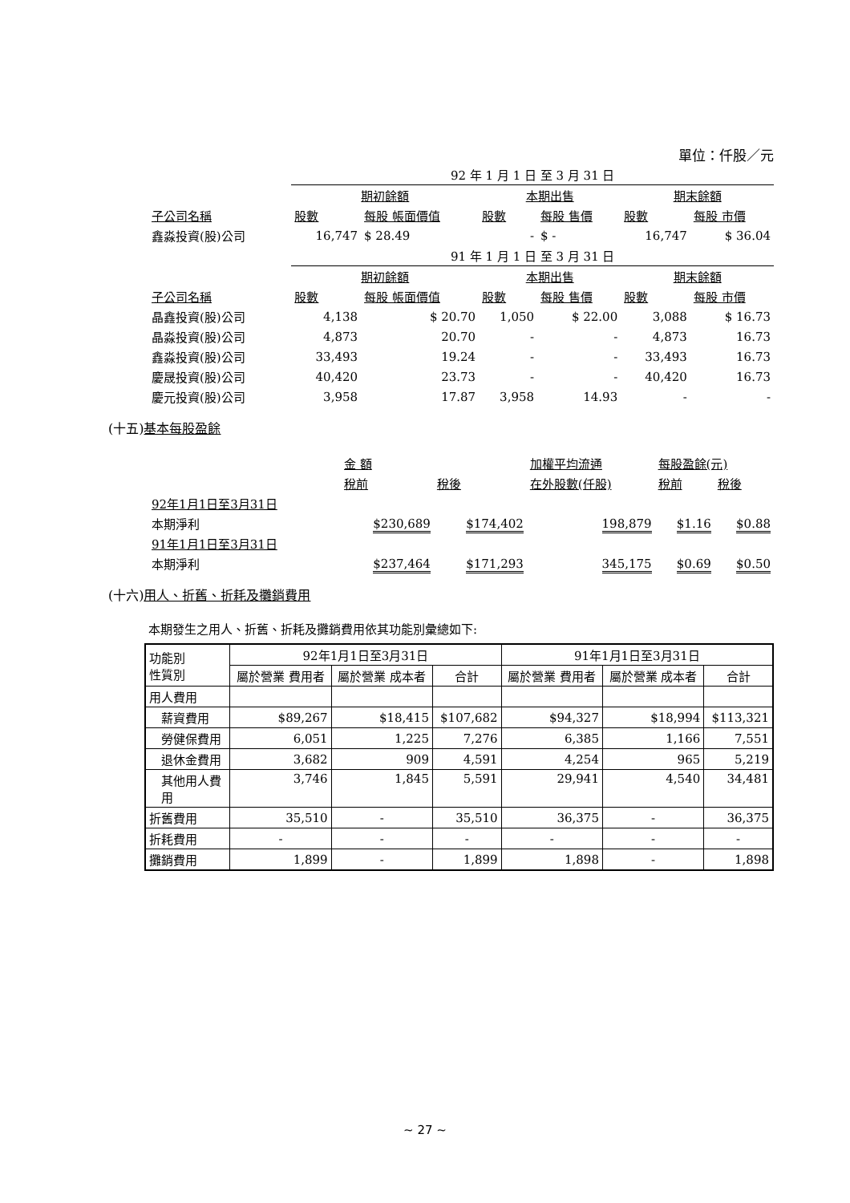單位：仟股／元
| | 92 年 1 月 1 日 至 3 月 31 日 | | | | | |
| | 期初餘額 | | 本期出售 | | 期末餘額 | |
| 子公司名稱 | 股數 | 每股 帳面價值 | 股數 | 每股 售價 | 股數 | 每股 市價 |
| 鑫淼投資(股)公司 | 16,747 | $ 28.49 | - | $ - | 16,747 | $ 36.04 |
| | 91 年 1 月 1 日 至 3 月 31 日 | | | | | |
| | 期初餘額 | | 本期出售 | | 期末餘額 | |
| 子公司名稱 | 股數 | 每股 帳面價值 | 股數 | 每股 售價 | 股數 | 每股 市價 |
| 晶鑫投資(股)公司 | 4,138 | $ 20.70 | 1,050 | $ 22.00 | 3,088 | $ 16.73 |
| 晶淼投資(股)公司 | 4,873 | 20.70 | - | - | 4,873 | 16.73 |
| 鑫淼投資(股)公司 | 33,493 | 19.24 | - | - | 33,493 | 16.73 |
| 慶晟投資(股)公司 | 40,420 | 23.73 | - | - | 40,420 | 16.73 |
| 慶元投資(股)公司 | 3,958 | 17.87 | 3,958 | 14.93 | - | - |
(十五)基本每股盈餘
| | 金 額 | | 加權平均流通 | 每股盈餘(元) | |
| | 稅前 | 稅後 | 在外股數(仟股) | 稅前 | 稅後 |
| 92年1月1日至3月31日 | | | | | |
| 本期淨利 | $230,689 | $174,402 | 198,879 | $1.16 | $0.88 |
| 91年1月1日至3月31日 | | | | | |
| 本期淨利 | $237,464 | $171,293 | 345,175 | $0.69 | $0.50 |
(十六)用人、折舊、折耗及攤銷費用
本期發生之用人、折舊、折耗及攤銷費用依其功能別彙總如下:
| 功能別 性質別 | 92年1月1日至3月31日 | | | 91年1月1日至3月31日 | | |
| --- | --- | --- | --- | --- | --- | --- |
| | 屬於營業 費用者 | 屬於營業 成本者 | 合計 | 屬於營業 費用者 | 屬於營業 成本者 | 合計 |
| 用人費用 | | | | | | |
| 薪資費用 | $89,267 | $18,415 | $107,682 | $94,327 | $18,994 | $113,321 |
| 勞健保費用 | 6,051 | 1,225 | 7,276 | 6,385 | 1,166 | 7,551 |
| 退休金費用 | 3,682 | 909 | 4,591 | 4,254 | 965 | 5,219 |
| 其他用人費 用 | 3,746 | 1,845 | 5,591 | 29,941 | 4,540 | 34,481 |
| 折舊費用 | 35,510 | - | 35,510 | 36,375 | - | 36,375 |
| 折耗費用 | - | - | - | - | - | - |
| 攤銷費用 | 1,899 | - | 1,899 | 1,898 | - | 1,898 |
~ 27 ~